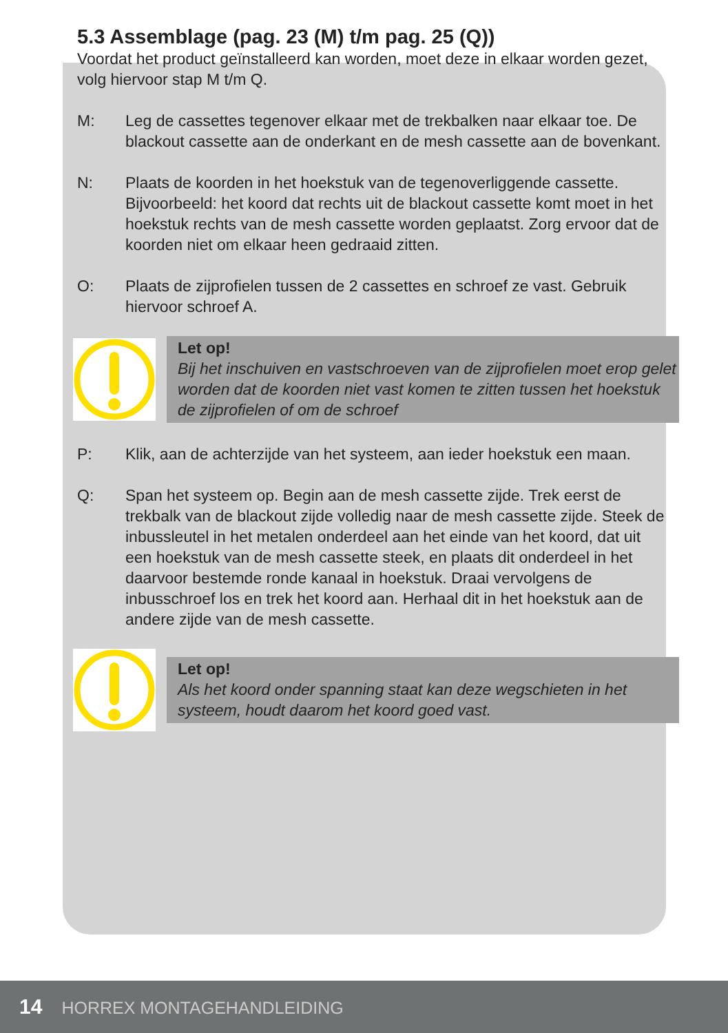5.3 Assemblage (pag. 23 (M) t/m pag. 25 (Q))
Voordat het product geïnstalleerd kan worden, moet deze in elkaar worden gezet, volg hiervoor stap M t/m Q.
M: Leg de cassettes tegenover elkaar met de trekbalken naar elkaar toe. De blackout cassette aan de onderkant en de mesh cassette aan de bovenkant.
N: Plaats de koorden in het hoekstuk van de tegenoverliggende cassette. Bijvoorbeeld: het koord dat rechts uit de blackout cassette komt moet in het hoekstuk rechts van de mesh cassette worden geplaatst. Zorg ervoor dat de koorden niet om elkaar heen gedraaid zitten.
O: Plaats de zijprofielen tussen de 2 cassettes en schroef ze vast. Gebruik hiervoor schroef A.
Let op!
Bij het inschuiven en vastschroeven van de zijprofielen moet erop gelet worden dat de koorden niet vast komen te zitten tussen het hoekstuk de zijprofielen of om de schroef
P: Klik, aan de achterzijde van het systeem, aan ieder hoekstuk een maan.
Q: Span het systeem op. Begin aan de mesh cassette zijde. Trek eerst de trekbalk van de blackout zijde volledig naar de mesh cassette zijde. Steek de inbussleutel in het metalen onderdeel aan het einde van het koord, dat uit een hoekstuk van de mesh cassette steek, en plaats dit onderdeel in het daarvoor bestemde ronde kanaal in hoekstuk. Draai vervolgens de inbusschroef los en trek het koord aan. Herhaal dit in het hoekstuk aan de andere zijde van de mesh cassette.
Let op!
Als het koord onder spanning staat kan deze wegschieten in het systeem, houdt daarom het koord goed vast.
14 HORREX MONTAGEHANDLEIDING